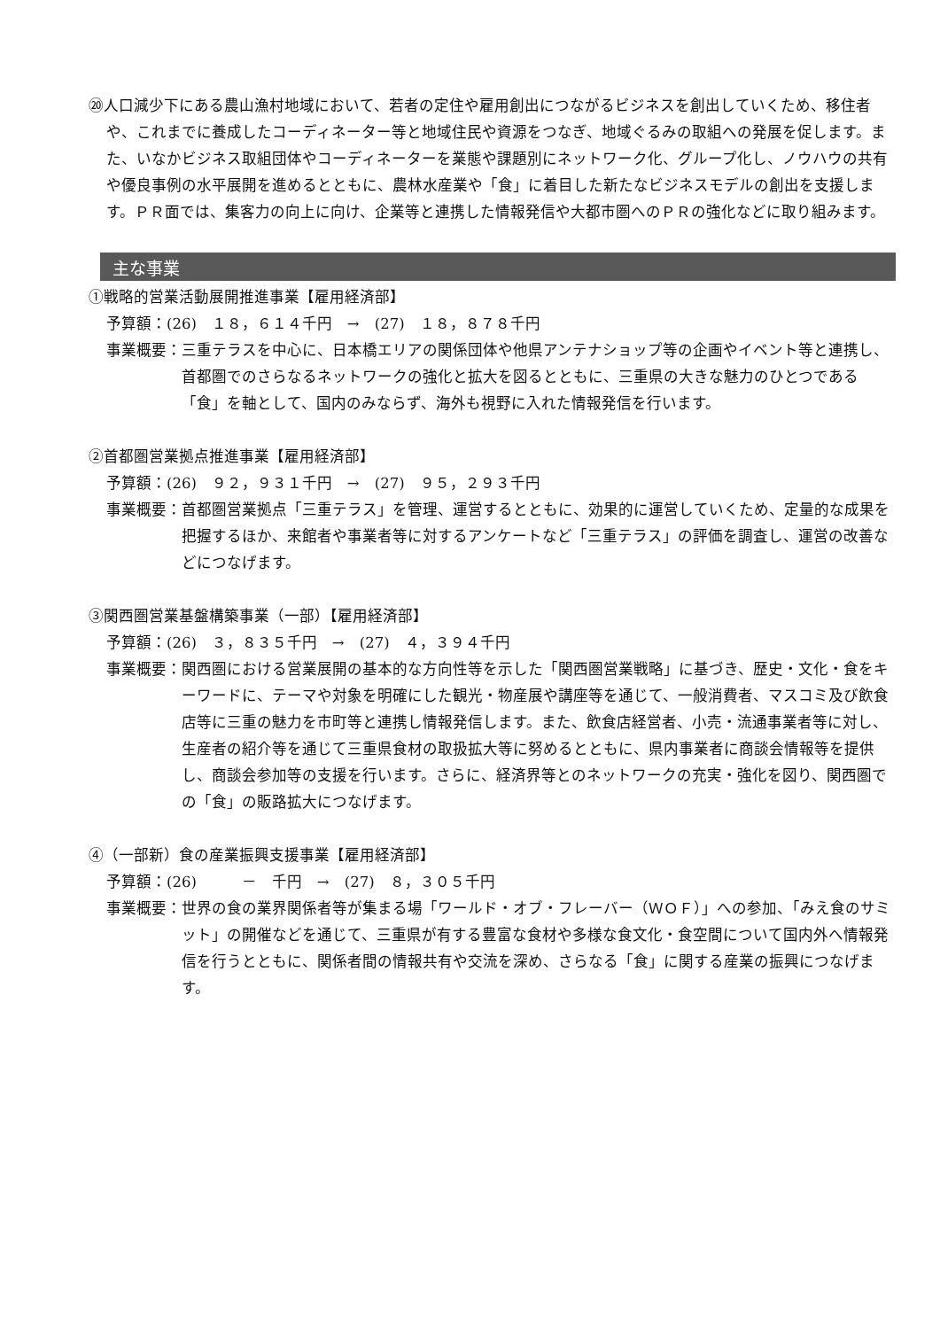⑳人口減少下にある農山漁村地域において、若者の定住や雇用創出につながるビジネスを創出していくため、移住者や、これまでに養成したコーディネーター等と地域住民や資源をつなぎ、地域ぐるみの取組への発展を促します。また、いなかビジネス取組団体やコーディネーターを業態や課題別にネットワーク化、グループ化し、ノウハウの共有や優良事例の水平展開を進めるとともに、農林水産業や「食」に着目した新たなビジネスモデルの創出を支援します。ＰＲ面では、集客力の向上に向け、企業等と連携した情報発信や大都市圏へのＰＲの強化などに取り組みます。
主な事業
①戦略的営業活動展開推進事業【雇用経済部】
予算額：(26)　１８，６１４千円　→　(27)　１８，８７８千円
事業概要： 三重テラスを中心に、日本橋エリアの関係団体や他県アンテナショップ等の企画やイベント等と連携し、首都圏でのさらなるネットワークの強化と拡大を図るとともに、三重県の大きな魅力のひとつである「食」を軸として、国内のみならず、海外も視野に入れた情報発信を行います。
②首都圏営業拠点推進事業【雇用経済部】
予算額：(26)　９２，９３１千円　→　(27)　９５，２９３千円
事業概要： 首都圏営業拠点「三重テラス」を管理、運営するとともに、効果的に運営していくため、定量的な成果を把握するほか、来館者や事業者等に対するアンケートなど「三重テラス」の評価を調査し、運営の改善などにつなげます。
③関西圏営業基盤構築事業（一部）【雇用経済部】
予算額：(26)　３，８３５千円　→　(27)　４，３９４千円
事業概要： 関西圏における営業展開の基本的な方向性等を示した「関西圏営業戦略」に基づき、歴史・文化・食をキーワードに、テーマや対象を明確にした観光・物産展や講座等を通じて、一般消費者、マスコミ及び飲食店等に三重の魅力を市町等と連携し情報発信します。また、飲食店経営者、小売・流通事業者等に対し、生産者の紹介等を通じて三重県食材の取扱拡大等に努めるとともに、県内事業者に商談会情報等を提供し、商談会参加等の支援を行います。さらに、経済界等とのネットワークの充実・強化を図り、関西圏での「食」の販路拡大につなげます。
④（一部新）食の産業振興支援事業【雇用経済部】
予算額：(26)　　　－　千円　→　(27)　８，３０５千円
事業概要： 世界の食の業界関係者等が集まる場「ワールド・オブ・フレーバー（ＷＯＦ）」への参加、「みえ食のサミット」の開催などを通じて、三重県が有する豊富な食材や多様な食文化・食空間について国内外へ情報発信を行うとともに、関係者間の情報共有や交流を深め、さらなる「食」に関する産業の振興につなげます。